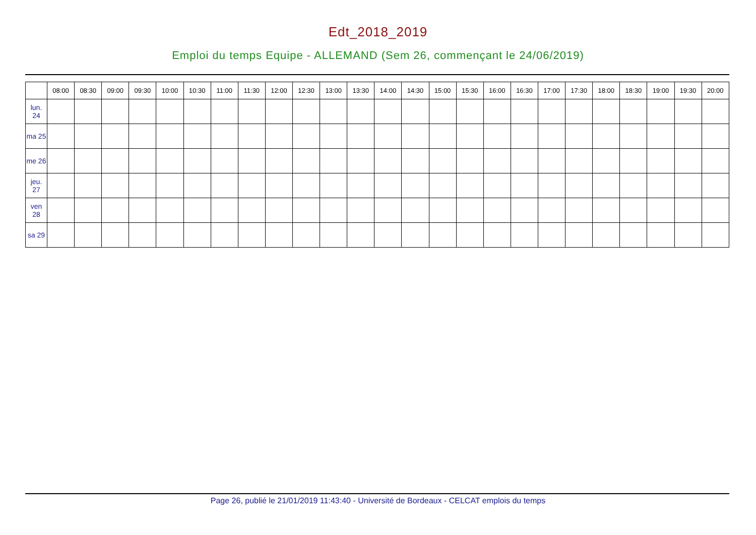Edt_2018_2019
Emploi du temps Equipe - ALLEMAND (Sem 26, commençant le 24/06/2019)
| | 08:00 | 08:30 | 09:00 | 09:30 | 10:00 | 10:30 | 11:00 | 11:30 | 12:00 | 12:30 | 13:00 | 13:30 | 14:00 | 14:30 | 15:00 | 15:30 | 16:00 | 16:30 | 17:00 | 17:30 | 18:00 | 18:30 | 19:00 | 19:30 | 20:00 |
| --- | --- | --- | --- | --- | --- | --- | --- | --- | --- | --- | --- | --- | --- | --- | --- | --- | --- | --- | --- | --- | --- | --- | --- | --- | --- |
| lun. 24 | | | | | | | | | | | | | | | | | | | | | | | | | |
| ma 25 | | | | | | | | | | | | | | | | | | | | | | | | | |
| me 26 | | | | | | | | | | | | | | | | | | | | | | | | | |
| jeu. 27 | | | | | | | | | | | | | | | | | | | | | | | | | |
| ven 28 | | | | | | | | | | | | | | | | | | | | | | | | | |
| sa 29 | | | | | | | | | | | | | | | | | | | | | | | | | |
Page 26, publié le 21/01/2019 11:43:40 - Université de Bordeaux - CELCAT emplois du temps